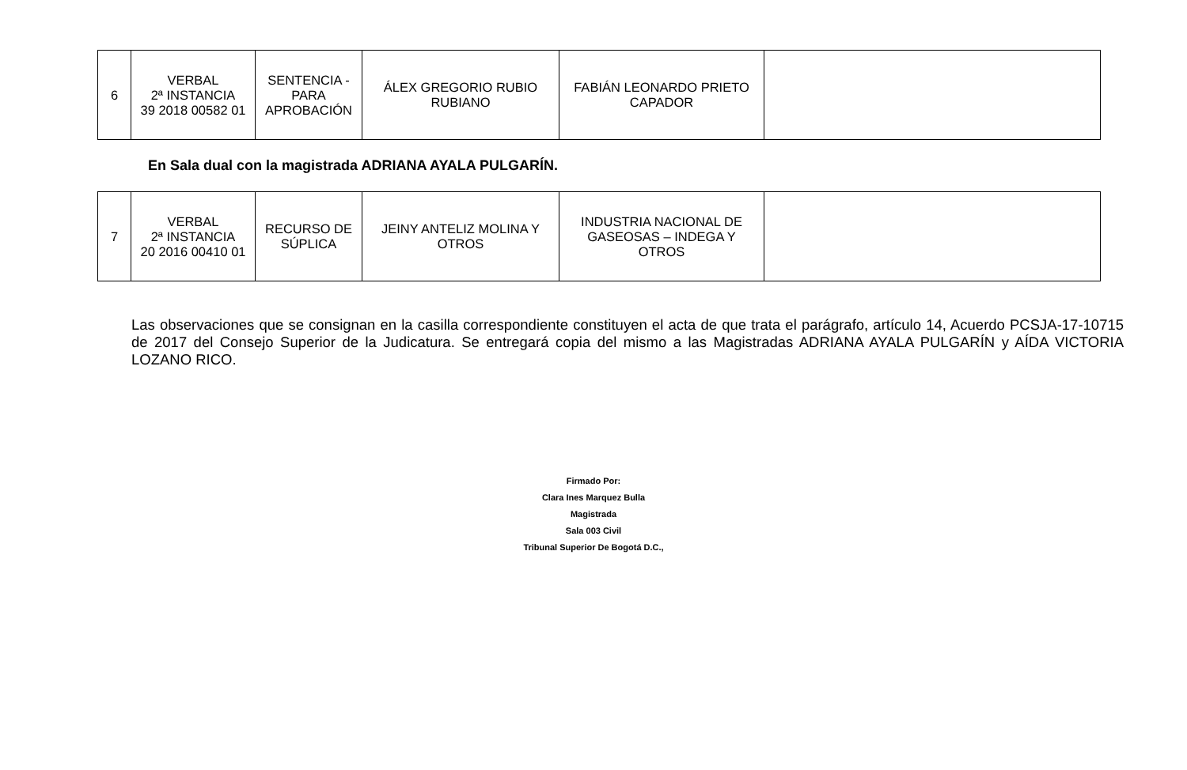| 6 | VERBAL 2ª INSTANCIA 39 2018 00582 01 | SENTENCIA - PARA APROBACIÓN | ÁLEX GREGORIO RUBIO RUBIANO | FABIÁN LEONARDO PRIETO CAPADOR | |
En Sala dual con la magistrada ADRIANA AYALA PULGARÍN.
| 7 | VERBAL 2ª INSTANCIA 20 2016 00410 01 | RECURSO DE SÚPLICA | JEINY ANTELIZ MOLINA Y OTROS | INDUSTRIA NACIONAL DE GASEOSAS – INDEGA Y OTROS | |
Las observaciones que se consignan en la casilla correspondiente constituyen el acta de que trata el parágrafo, artículo 14, Acuerdo PCSJA-17-10715 de 2017 del Consejo Superior de la Judicatura. Se entregará copia del mismo a las Magistradas ADRIANA AYALA PULGARÍN y AÍDA VICTORIA LOZANO RICO.
Firmado Por:
Clara Ines Marquez Bulla
Magistrada
Sala 003 Civil
Tribunal Superior De Bogotá D.C.,